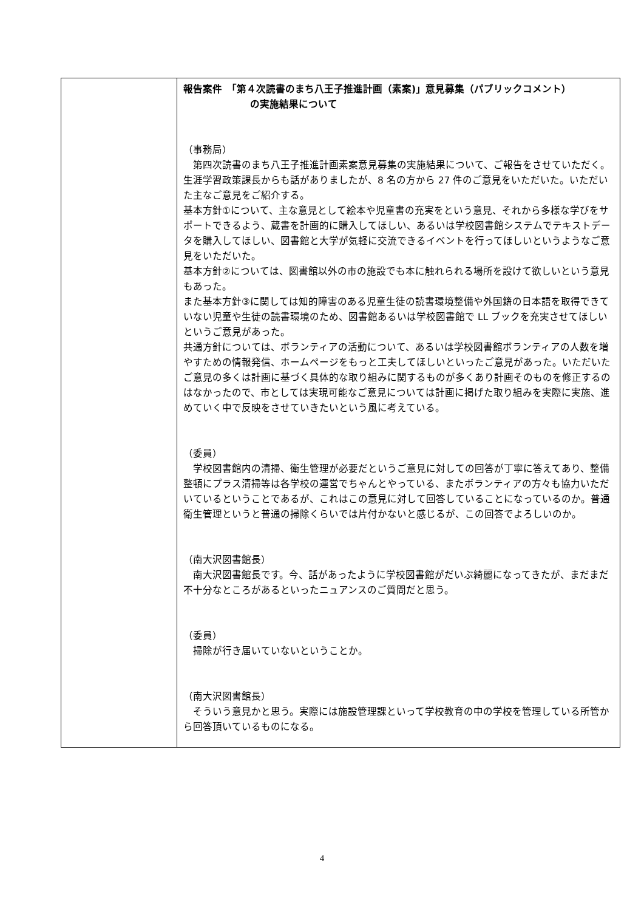| | 報告案件 「第４次読書のまち八王子推進計画（素案)」意見募集（パブリックコメント） の実施結果について （事務局） 第四次読書のまち八王子推進計画素案意見募集の実施結果について、ご報告をさせていただく。 生涯学習政策課長からも話がありましたが、8 名の方から 27 件のご意見をいただいた。いただいた主なご意見をご紹介する。 基本方針①について、主な意見として絵本や児童書の充実をという意見、それから多様な学びをサポートできるよう、蔵書を計画的に購入してほしい、あるいは学校図書館システムでテキストデータを購入してほしい、図書館と大学が気軽に交流できるイベントを行ってほしいというようなご意見をいただいた。 基本方針②については、図書館以外の市の施設でも本に触れられる場所を設けて欲しいという意見もあった。 また基本方針③に関しては知的障害のある児童生徒の読書環境整備や外国籍の日本語を取得できていない児童や生徒の読書環境のため、図書館あるいは学校図書館で LL ブックを充実させてほしいというご意見があった。 共通方針については、ボランティアの活動について、あるいは学校図書館ボランティアの人数を増やすための情報発信、ホームページをもっと工夫してほしいといったご意見があった。いただいたご意見の多くは計画に基づく具体的な取り組みに関するものが多くあり計画そのものを修正するのはなかったので、市としては実現可能なご意見については計画に掲げた取り組みを実際に実施、進めていく中で反映をさせていきたいという風に考えている。 （委員） 学校図書館内の清掃、衛生管理が必要だというご意見に対しての回答が丁寧に答えてあり、整備整頓にプラス清掃等は各学校の運営でちゃんとやっている、またボランティアの方々も協力いただいているということであるが、これはこの意見に対して回答していることになっているのか。普通衛生管理というと普通の掃除くらいでは片付かないと感じるが、この回答でよろしいのか。 （南大沢図書館長） 南大沢図書館長です。今、話があったように学校図書館がだいぶ綺麗になってきたが、まだまだ不十分なところがあるといったニュアンスのご質問だと思う。 （委員） 掃除が行き届いていないということか。 （南大沢図書館長） そういう意見かと思う。実際には施設管理課といって学校教育の中の学校を管理している所管から回答頂いているものになる。 |
4